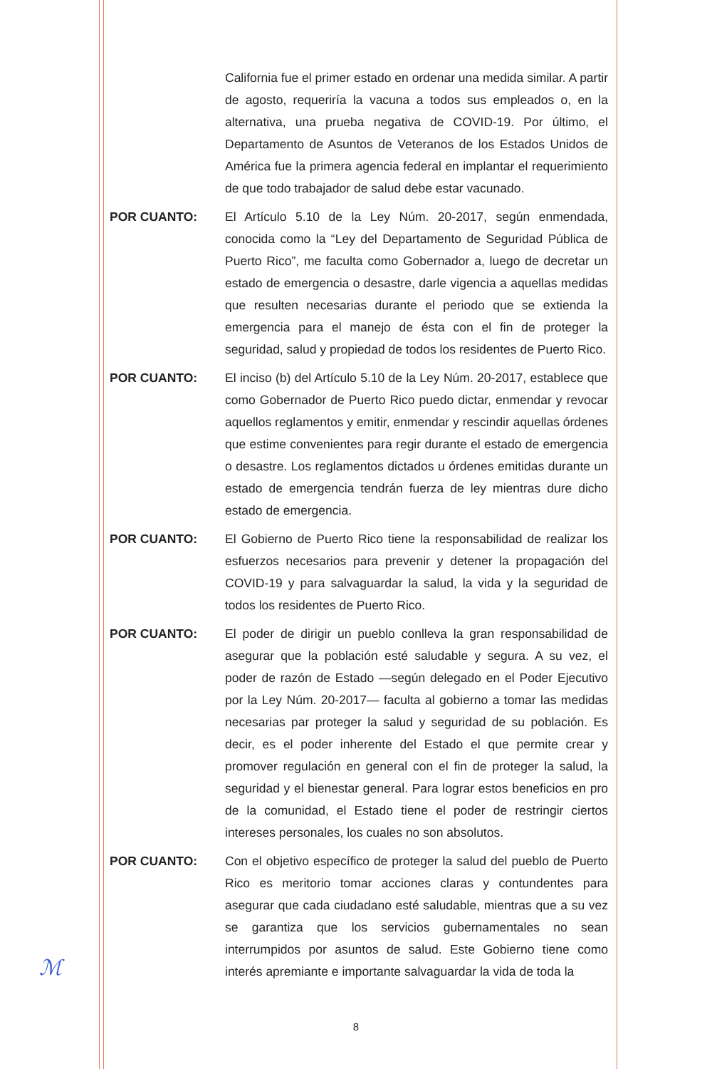California fue el primer estado en ordenar una medida similar. A partir de agosto, requeriría la vacuna a todos sus empleados o, en la alternativa, una prueba negativa de COVID-19. Por último, el Departamento de Asuntos de Veteranos de los Estados Unidos de América fue la primera agencia federal en implantar el requerimiento de que todo trabajador de salud debe estar vacunado.
POR CUANTO: El Artículo 5.10 de la Ley Núm. 20-2017, según enmendada, conocida como la “Ley del Departamento de Seguridad Pública de Puerto Rico”, me faculta como Gobernador a, luego de decretar un estado de emergencia o desastre, darle vigencia a aquellas medidas que resulten necesarias durante el periodo que se extienda la emergencia para el manejo de ésta con el fin de proteger la seguridad, salud y propiedad de todos los residentes de Puerto Rico.
POR CUANTO: El inciso (b) del Artículo 5.10 de la Ley Núm. 20-2017, establece que como Gobernador de Puerto Rico puedo dictar, enmendar y revocar aquellos reglamentos y emitir, enmendar y rescindir aquellas órdenes que estime convenientes para regir durante el estado de emergencia o desastre. Los reglamentos dictados u órdenes emitidas durante un estado de emergencia tendrán fuerza de ley mientras dure dicho estado de emergencia.
POR CUANTO: El Gobierno de Puerto Rico tiene la responsabilidad de realizar los esfuerzos necesarios para prevenir y detener la propagación del COVID-19 y para salvaguardar la salud, la vida y la seguridad de todos los residentes de Puerto Rico.
POR CUANTO: El poder de dirigir un pueblo conlleva la gran responsabilidad de asegurar que la población esté saludable y segura. A su vez, el poder de razón de Estado —según delegado en el Poder Ejecutivo por la Ley Núm. 20-2017— faculta al gobierno a tomar las medidas necesarias par proteger la salud y seguridad de su población. Es decir, es el poder inherente del Estado el que permite crear y promover regulación en general con el fin de proteger la salud, la seguridad y el bienestar general. Para lograr estos beneficios en pro de la comunidad, el Estado tiene el poder de restringir ciertos intereses personales, los cuales no son absolutos.
POR CUANTO: Con el objetivo específico de proteger la salud del pueblo de Puerto Rico es meritorio tomar acciones claras y contundentes para asegurar que cada ciudadano esté saludable, mientras que a su vez se garantiza que los servicios gubernamentales no sean interrumpidos por asuntos de salud. Este Gobierno tiene como interés apremiante e importante salvaguardar la vida de toda la
ℳ
8